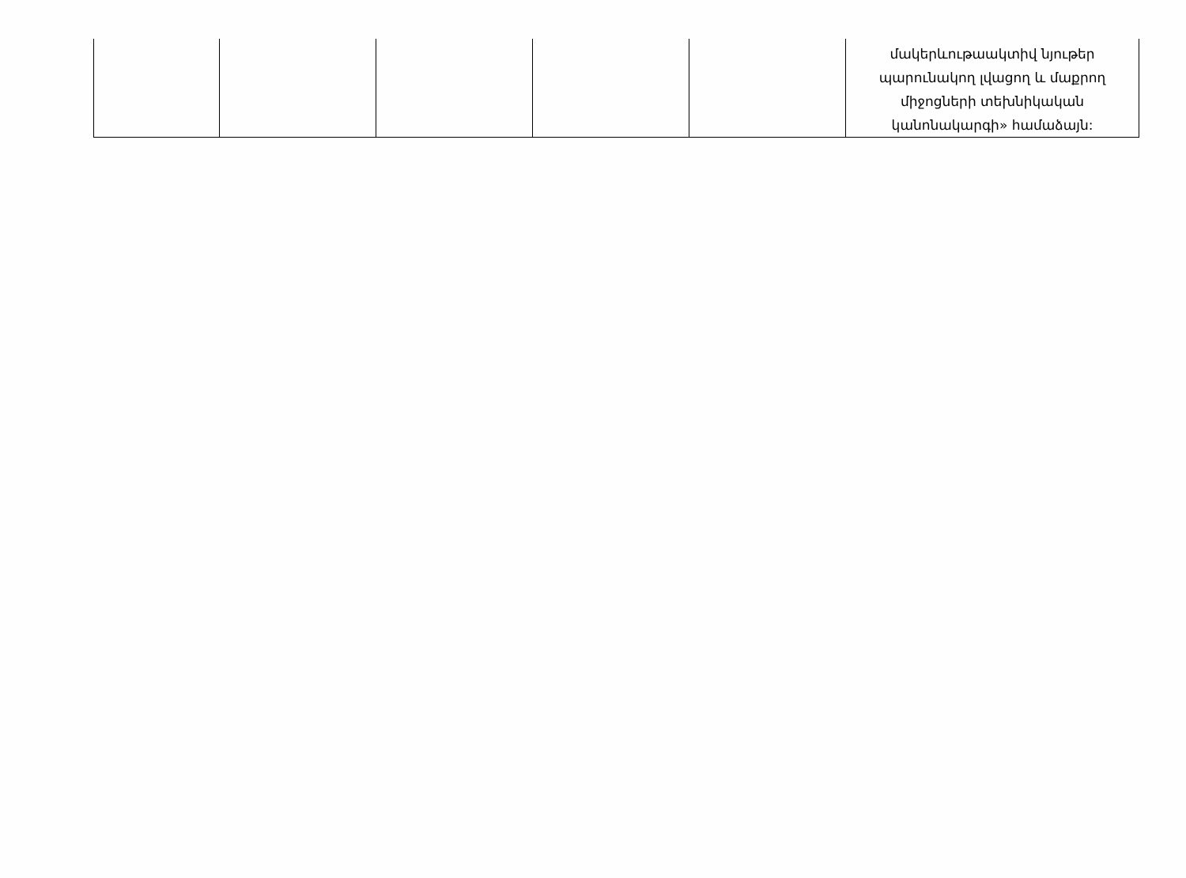| | | | | | մակերևութաակտիվ նյութեր պարունակող լվացող և մաքրող միջոցների տեխնիկական կանոնակարգի» համաձայն: |